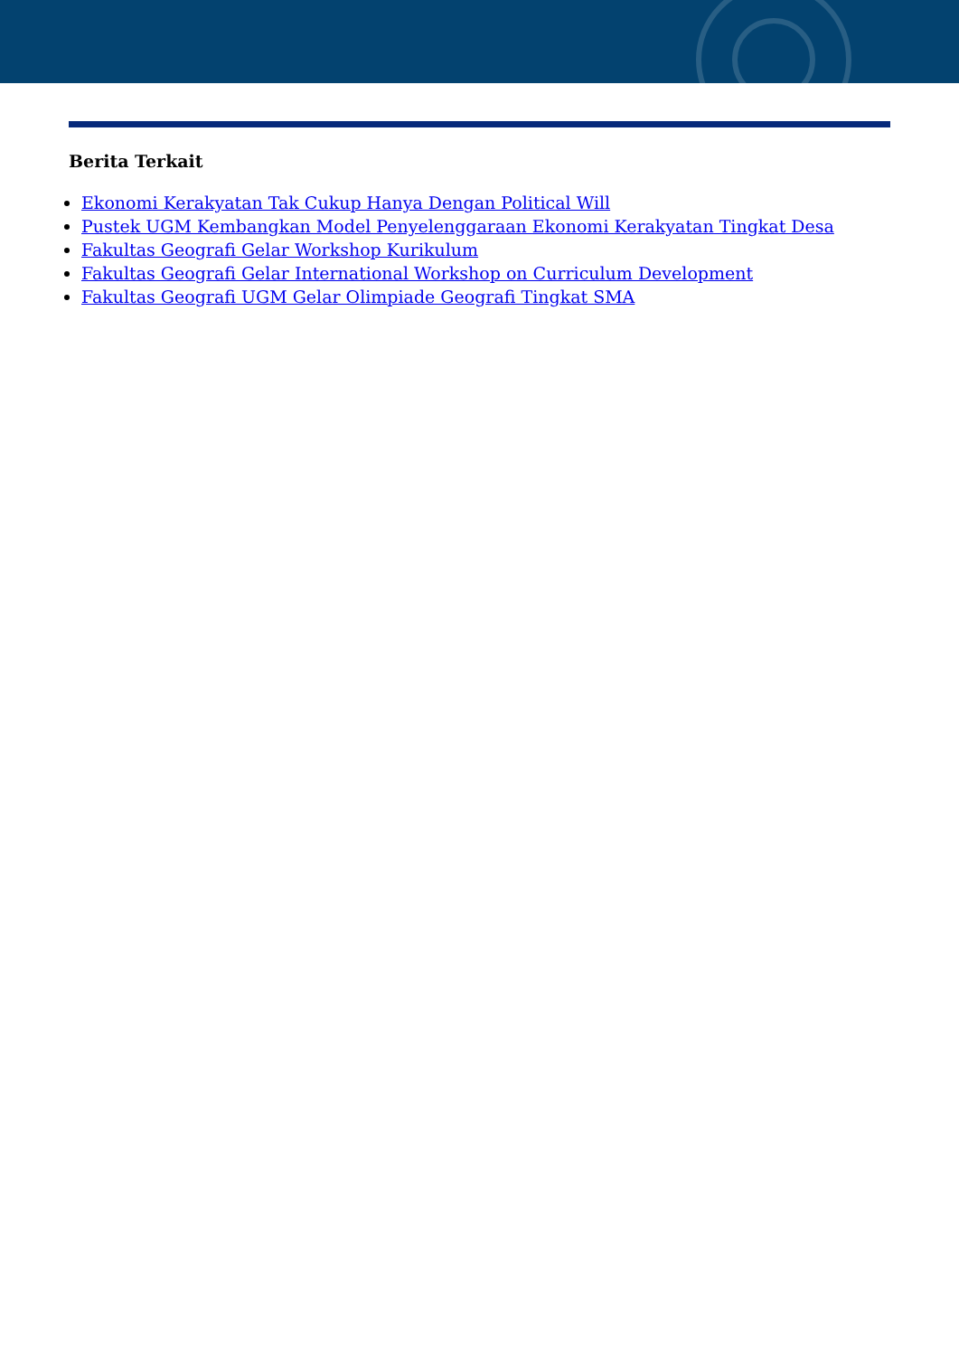Berita Terkait
Ekonomi Kerakyatan Tak Cukup Hanya Dengan Political Will
Pustek UGM Kembangkan Model Penyelenggaraan Ekonomi Kerakyatan Tingkat Desa
Fakultas Geografi Gelar Workshop Kurikulum
Fakultas Geografi Gelar International Workshop on Curriculum Development
Fakultas Geografi UGM Gelar Olimpiade Geografi Tingkat SMA